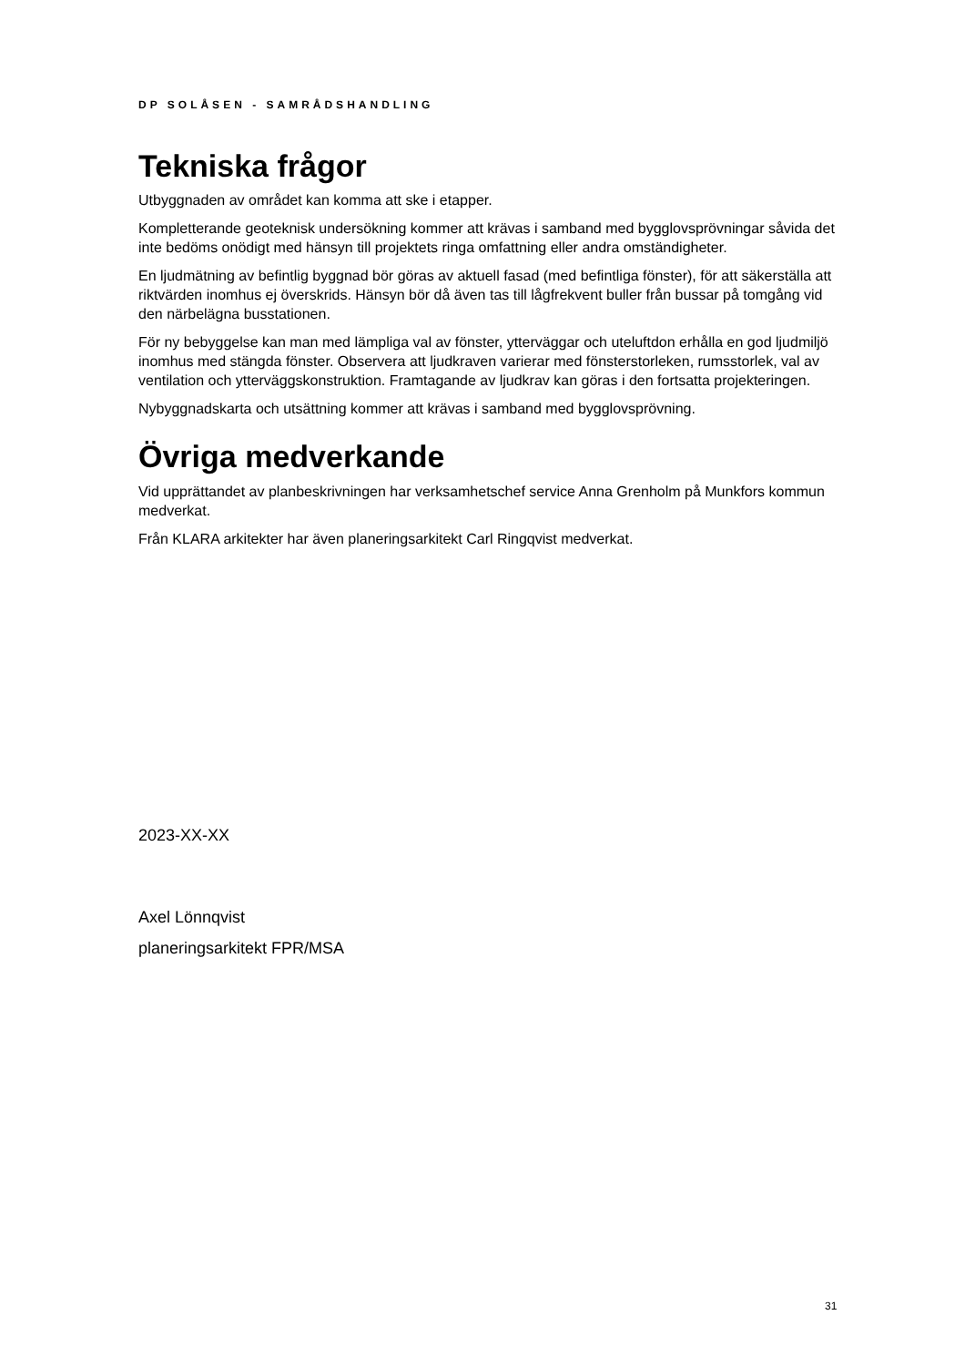DP SOLÅSEN - SAMRÅDSHANDLING
Tekniska frågor
Utbyggnaden av området kan komma att ske i etapper.
Kompletterande geoteknisk undersökning kommer att krävas i samband med bygglovsprövningar såvida det inte bedöms onödigt med hänsyn till projektets ringa omfattning eller andra omständigheter.
En ljudmätning av befintlig byggnad bör göras av aktuell fasad (med befintliga fönster), för att säkerställa att riktvärden inomhus ej överskrids. Hänsyn bör då även tas till lågfrekvent buller från bussar på tomgång vid den närbelägna busstationen.
För ny bebyggelse kan man med lämpliga val av fönster, ytterväggar och uteluftdon erhålla en god ljudmiljö inomhus med stängda fönster. Observera att ljudkraven varierar med fönsterstorleken, rumsstorlek, val av ventilation och ytterväggskonstruktion. Framtagande av ljudkrav kan göras i den fortsatta projekteringen.
Nybyggnadskarta och utsättning kommer att krävas i samband med bygglovsprövning.
Övriga medverkande
Vid upprättandet av planbeskrivningen har verksamhetschef service Anna Grenholm på Munkfors kommun medverkat.
Från KLARA arkitekter har även planeringsarkitekt Carl Ringqvist medverkat.
2023-XX-XX
Axel Lönnqvist
planeringsarkitekt FPR/MSA
31